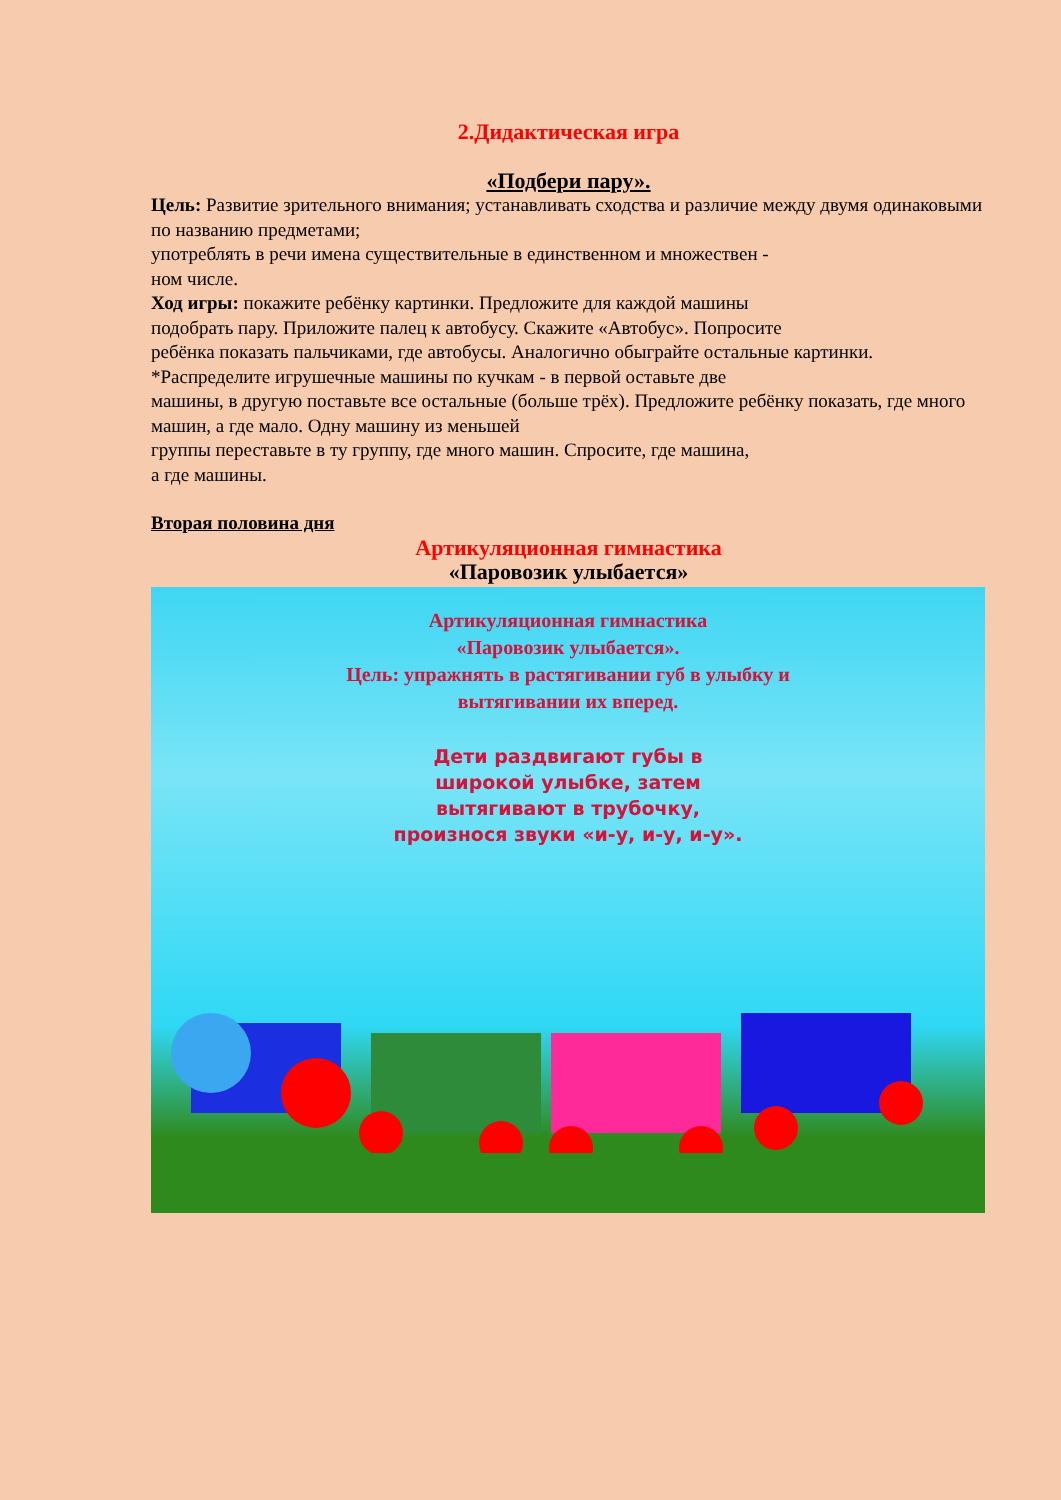2.Дидактическая игра
«Подбери пару».
Цель: Развитие зрительного внимания; устанавливать сходства и различие между двумя одинаковыми по названию предметами;
употреблять в речи имена существительные в единственном и множествен -
ном числе.
Ход игры: покажите ребёнку картинки. Предложите для каждой машины
подобрать пару. Приложите палец к автобусу. Скажите «Автобус». Попросите
ребёнка показать пальчиками, где автобусы. Аналогично обыграйте остальные картинки.
*Распределите игрушечные машины по кучкам - в первой оставьте две
машины, в другую поставьте все остальные (больше трёх). Предложите ребёнку показать, где много машин, а где мало. Одну машину из меньшей
группы переставьте в ту группу, где много машин. Спросите, где машина,
а где машины.
Вторая половина дня
Артикуляционная гимнастика
«Паровозик улыбается»
Артикуляционная гимнастика
«Паровозик улыбается».
Цель: упражнять в растягивании губ в улыбку и
вытягивании их вперед.
Дети раздвигают губы в
широкой улыбке, затем
вытягивают в трубочку,
произнося звуки «и-у, и-у, и-у».